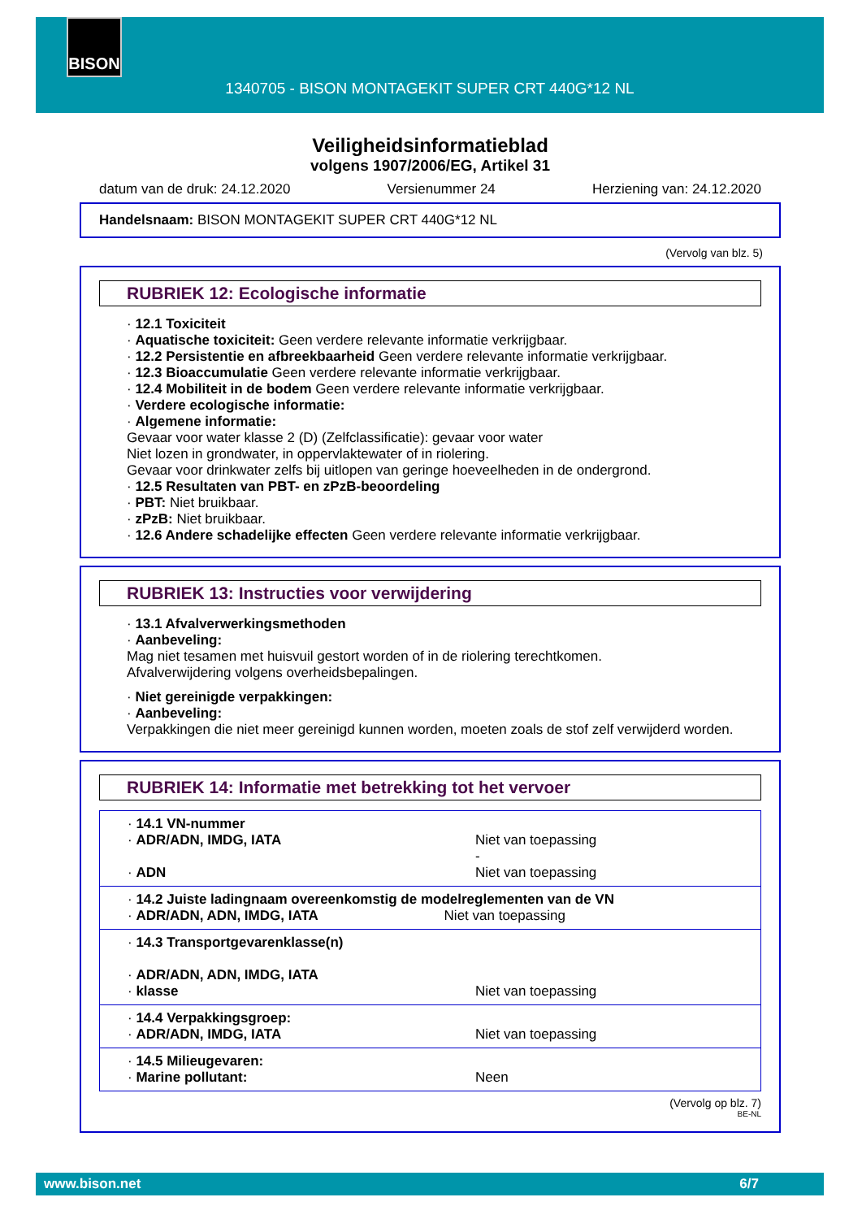BISON
1340705 - BISON MONTAGEKIT SUPER CRT 440G*12 NL
Veiligheidsinformatieblad
volgens 1907/2006/EG, Artikel 31
datum van de druk: 24.12.2020 Versienummer 24 Herziening van: 24.12.2020
Handelsnaam: BISON MONTAGEKIT SUPER CRT 440G*12 NL
(Vervolg van blz. 5)
RUBRIEK 12: Ecologische informatie
· 12.1 Toxiciteit
· Aquatische toxiciteit: Geen verdere relevante informatie verkrijgbaar.
· 12.2 Persistentie en afbreekbaarheid Geen verdere relevante informatie verkrijgbaar.
· 12.3 Bioaccumulatie Geen verdere relevante informatie verkrijgbaar.
· 12.4 Mobiliteit in de bodem Geen verdere relevante informatie verkrijgbaar.
· Verdere ecologische informatie:
· Algemene informatie:
Gevaar voor water klasse 2 (D) (Zelfclassificatie): gevaar voor water
Niet lozen in grondwater, in oppervlaktewater of in riolering.
Gevaar voor drinkwater zelfs bij uitlopen van geringe hoeveelheden in de ondergrond.
· 12.5 Resultaten van PBT- en zPzB-beoordeling
· PBT: Niet bruikbaar.
· zPzB: Niet bruikbaar.
· 12.6 Andere schadelijke effecten Geen verdere relevante informatie verkrijgbaar.
RUBRIEK 13: Instructies voor verwijdering
· 13.1 Afvalverwerkingsmethoden
· Aanbeveling:
Mag niet tesamen met huisvuil gestort worden of in de riolering terechtkomen.
Afvalverwijdering volgens overheidsbepalingen.
· Niet gereinigde verpakkingen:
· Aanbeveling:
Verpakkingen die niet meer gereinigd kunnen worden, moeten zoals de stof zelf verwijderd worden.
RUBRIEK 14: Informatie met betrekking tot het vervoer
| · 14.1 VN-nummer · ADR/ADN, IMDG, IATA · ADN | Niet van toepassing - Niet van toepassing |
| · 14.2 Juiste ladingnaam overeenkomstig de modelreglementen van de VN · ADR/ADN, ADN, IMDG, IATA Niet van toepassing | |
| · 14.3 Transportgevarenklasse(n) · ADR/ADN, ADN, IMDG, IATA · klasse | Niet van toepassing |
| · 14.4 Verpakkingsgroep: · ADR/ADN, IMDG, IATA | Niet van toepassing |
| · 14.5 Milieugevaren: · Marine pollutant: | Neen |
(Vervolg op blz. 7)
BE-NL
www.bison.net 6/7